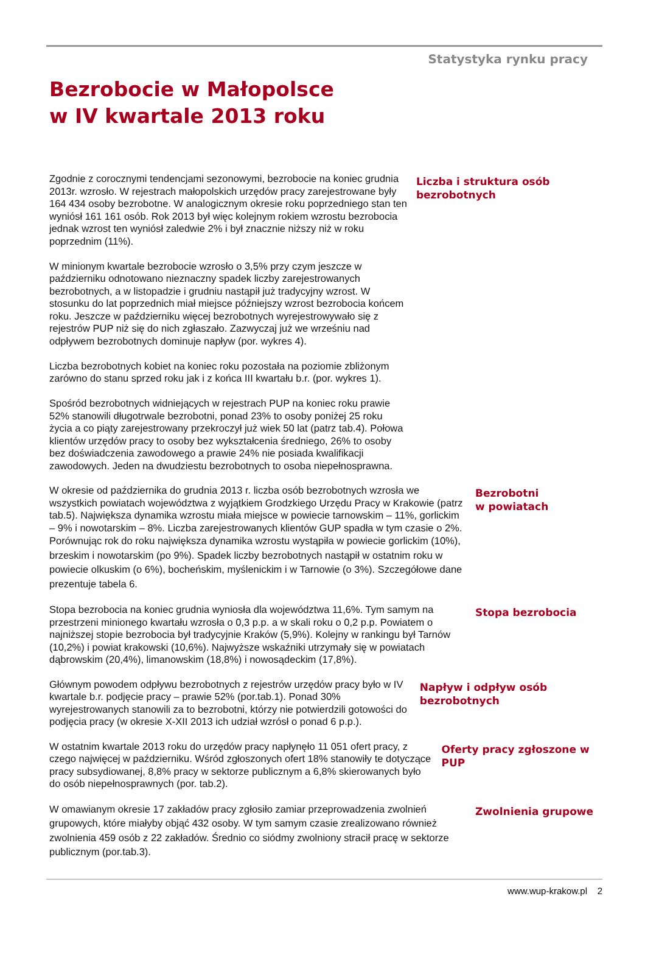Statystyka rynku pracy
Bezrobocie w Małopolsce
w IV kwartale 2013 roku
Zgodnie z corocznymi tendencjami sezonowymi, bezrobocie na koniec grudnia 2013r. wzrosło. W rejestrach małopolskich urzędów pracy zarejestrowane były 164 434 osoby bezrobotne. W analogicznym okresie roku poprzedniego stan ten wyniósł 161 161 osób. Rok 2013 był więc kolejnym rokiem wzrostu bezrobocia jednak wzrost ten wyniósł zaledwie 2% i był znacznie niższy niż w roku poprzednim (11%).
W minionym kwartale bezrobocie wzrosło o 3,5% przy czym jeszcze w październiku odnotowano nieznaczny spadek liczby zarejestrowanych bezrobotnych, a w listopadzie i grudniu nastąpił już tradycyjny wzrost. W stosunku do lat poprzednich miał miejsce późniejszy wzrost bezrobocia końcem roku. Jeszcze w październiku więcej bezrobotnych wyrejestrowywało się z rejestrów PUP niż się do nich zgłaszało. Zazwyczaj już we wrześniu nad odpływem bezrobotnych dominuje napływ (por. wykres 4).
Liczba bezrobotnych kobiet na koniec roku pozostała na poziomie zbliżonym zarówno do stanu sprzed roku jak i z końca III kwartału b.r. (por. wykres 1).
Spośród bezrobotnych widniejących w rejestrach PUP na koniec roku prawie 52% stanowili długotrwale bezrobotni, ponad 23% to osoby poniżej 25 roku życia a co piąty zarejestrowany przekroczył już wiek 50 lat (patrz tab.4). Połowa klientów urzędów pracy to osoby bez wykształcenia średniego, 26% to osoby bez doświadczenia zawodowego a prawie 24% nie posiada kwalifikacji zawodowych. Jeden na dwudziestu bezrobotnych to osoba niepełnosprawna.
Liczba i struktura osób bezrobotnych
W okresie od października do grudnia 2013 r. liczba osób bezrobotnych wzrosła we wszystkich powiatach województwa z wyjątkiem Grodzkiego Urzędu Pracy w Krakowie (patrz tab.5). Największa dynamika wzrostu miała miejsce w powiecie tarnowskim – 11%, gorlickim – 9% i nowotarskim – 8%. Liczba zarejestrowanych klientów GUP spadła w tym czasie o 2%.
Porównując rok do roku największa dynamika wzrostu wystąpiła w powiecie gorlickim (10%), brzeskim i nowotarskim (po 9%). Spadek liczby bezrobotnych nastąpił w ostatnim roku w powiecie olkuskim (o 6%), bocheńskim, myślenickim i w Tarnowie (o 3%). Szczegółowe dane prezentuje tabela 6.
Bezrobotni
w powiatach
Stopa bezrobocia na koniec grudnia wyniosła dla województwa 11,6%. Tym samym na przestrzeni minionego kwartału wzrosła o 0,3 p.p. a w skali roku o 0,2 p.p. Powiatem o najniższej stopie bezrobocia był tradycyjnie Kraków (5,9%). Kolejny w rankingu był Tarnów (10,2%) i powiat krakowski (10,6%). Najwyższe wskaźniki utrzymały się w powiatach dąbrowskim (20,4%), limanowskim (18,8%) i nowosądeckim (17,8%).
Stopa bezrobocia
Głównym powodem odpływu bezrobotnych z rejestrów urzędów pracy było w IV kwartale b.r. podjęcie pracy – prawie 52% (por.tab.1). Ponad 30% wyrejestrowanych stanowili za to bezrobotni, którzy nie potwierdzili gotowości do podjęcia pracy (w okresie X-XII 2013 ich udział wzrósł o ponad 6 p.p.).
Napływ i odpływ osób bezrobotnych
W ostatnim kwartale 2013 roku do urzędów pracy napłynęło 11 051 ofert pracy, z czego najwięcej w październiku. Wśród zgłoszonych ofert 18% stanowiły te dotyczące pracy subsydiowanej, 8,8% pracy w sektorze publicznym a 6,8% skierowanych było do osób niepełnosprawnych (por. tab.2).
Oferty pracy zgłoszone w PUP
W omawianym okresie 17 zakładów pracy zgłosiło zamiar przeprowadzenia zwolnień grupowych, które miałyby objąć 432 osoby. W tym samym czasie zrealizowano również zwolnienia 459 osób z 22 zakładów. Średnio co siódmy zwolniony stracił pracę w sektorze publicznym (por.tab.3).
Zwolnienia grupowe
www.wup-krakow.pl 2